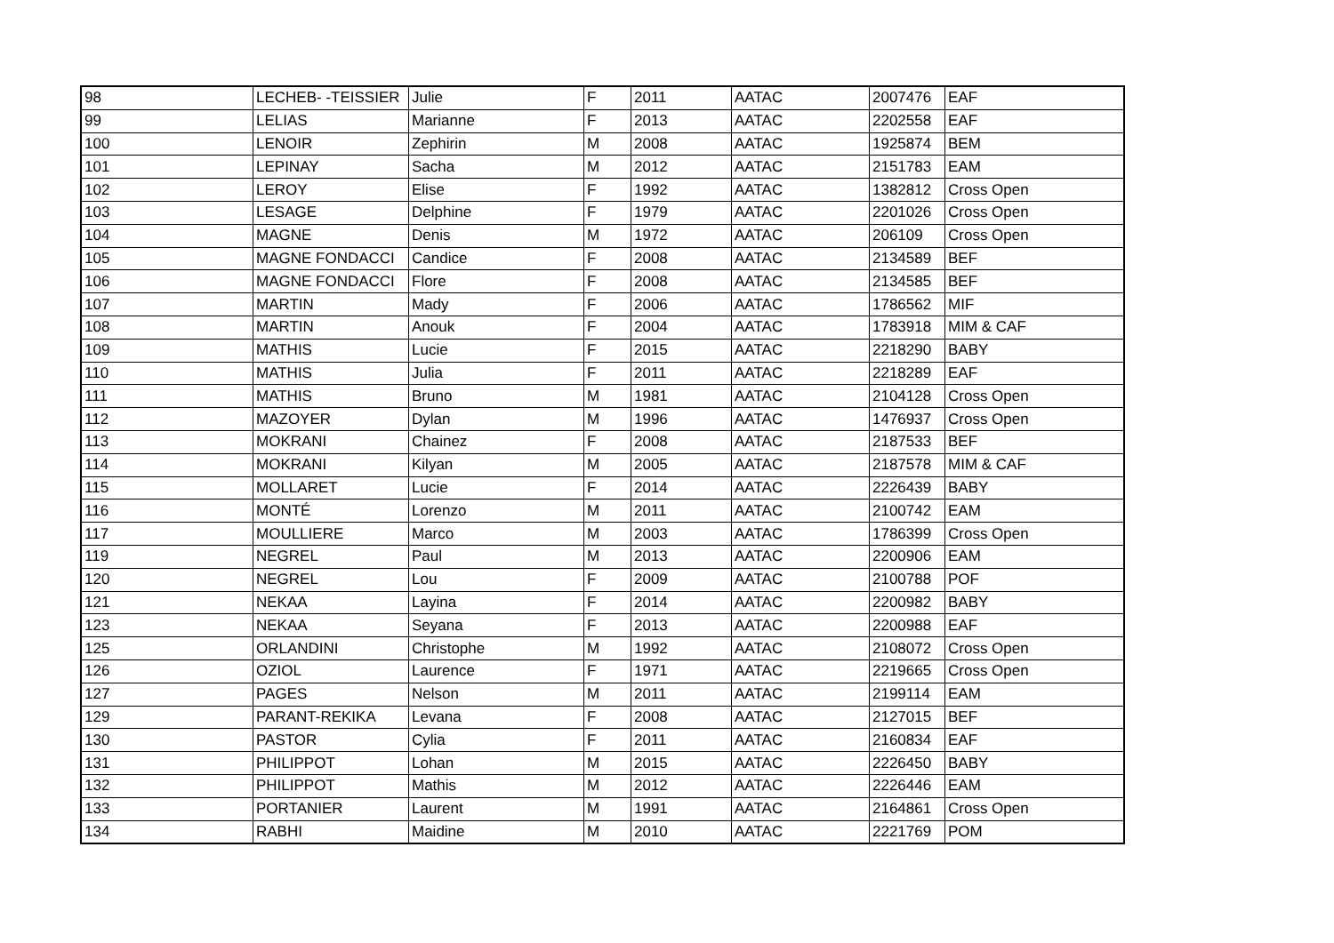| 98 | LECHEB- -TEISSIER | Julie | F | 2011 | AATAC | 2007476 | EAF |
| 99 | LELIAS | Marianne | F | 2013 | AATAC | 2202558 | EAF |
| 100 | LENOIR | Zephirin | M | 2008 | AATAC | 1925874 | BEM |
| 101 | LEPINAY | Sacha | M | 2012 | AATAC | 2151783 | EAM |
| 102 | LEROY | Elise | F | 1992 | AATAC | 1382812 | Cross Open |
| 103 | LESAGE | Delphine | F | 1979 | AATAC | 2201026 | Cross Open |
| 104 | MAGNE | Denis | M | 1972 | AATAC | 206109 | Cross Open |
| 105 | MAGNE FONDACCI | Candice | F | 2008 | AATAC | 2134589 | BEF |
| 106 | MAGNE FONDACCI | Flore | F | 2008 | AATAC | 2134585 | BEF |
| 107 | MARTIN | Mady | F | 2006 | AATAC | 1786562 | MIF |
| 108 | MARTIN | Anouk | F | 2004 | AATAC | 1783918 | MIM & CAF |
| 109 | MATHIS | Lucie | F | 2015 | AATAC | 2218290 | BABY |
| 110 | MATHIS | Julia | F | 2011 | AATAC | 2218289 | EAF |
| 111 | MATHIS | Bruno | M | 1981 | AATAC | 2104128 | Cross Open |
| 112 | MAZOYER | Dylan | M | 1996 | AATAC | 1476937 | Cross Open |
| 113 | MOKRANI | Chainez | F | 2008 | AATAC | 2187533 | BEF |
| 114 | MOKRANI | Kilyan | M | 2005 | AATAC | 2187578 | MIM & CAF |
| 115 | MOLLARET | Lucie | F | 2014 | AATAC | 2226439 | BABY |
| 116 | MONTÉ | Lorenzo | M | 2011 | AATAC | 2100742 | EAM |
| 117 | MOULLIERE | Marco | M | 2003 | AATAC | 1786399 | Cross Open |
| 119 | NEGREL | Paul | M | 2013 | AATAC | 2200906 | EAM |
| 120 | NEGREL | Lou | F | 2009 | AATAC | 2100788 | POF |
| 121 | NEKAA | Layina | F | 2014 | AATAC | 2200982 | BABY |
| 123 | NEKAA | Seyana | F | 2013 | AATAC | 2200988 | EAF |
| 125 | ORLANDINI | Christophe | M | 1992 | AATAC | 2108072 | Cross Open |
| 126 | OZIOL | Laurence | F | 1971 | AATAC | 2219665 | Cross Open |
| 127 | PAGES | Nelson | M | 2011 | AATAC | 2199114 | EAM |
| 129 | PARANT-REKIKA | Levana | F | 2008 | AATAC | 2127015 | BEF |
| 130 | PASTOR | Cylia | F | 2011 | AATAC | 2160834 | EAF |
| 131 | PHILIPPOT | Lohan | M | 2015 | AATAC | 2226450 | BABY |
| 132 | PHILIPPOT | Mathis | M | 2012 | AATAC | 2226446 | EAM |
| 133 | PORTANIER | Laurent | M | 1991 | AATAC | 2164861 | Cross Open |
| 134 | RABHI | Maidine | M | 2010 | AATAC | 2221769 | POM |